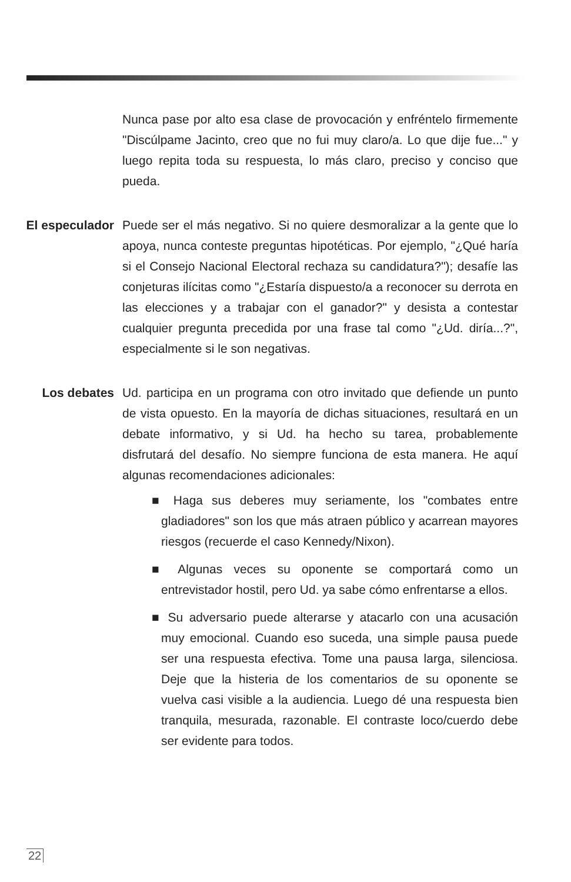Nunca pase por alto esa clase de provocación y enfréntelo firmemente "Discúlpame Jacinto, creo que no fui muy claro/a. Lo que dije fue..." y luego repita toda su respuesta, lo más claro, preciso y conciso que pueda.
El especulador Puede ser el más negativo. Si no quiere desmoralizar a la gente que lo apoya, nunca conteste preguntas hipotéticas. Por ejemplo, "¿Qué haría si el Consejo Nacional Electoral rechaza su candidatura?"); desafíe las conjeturas ilícitas como "¿Estaría dispuesto/a a reconocer su derrota en las elecciones y a trabajar con el ganador?" y desista a contestar cualquier pregunta precedida por una frase tal como "¿Ud. diría...?", especialmente si le son negativas.
Los debates Ud. participa en un programa con otro invitado que defiende un punto de vista opuesto. En la mayoría de dichas situaciones, resultará en un debate informativo, y si Ud. ha hecho su tarea, probablemente disfrutará del desafío. No siempre funciona de esta manera. He aquí algunas recomendaciones adicionales:
■ Haga sus deberes muy seriamente, los "combates entre gladiadores" son los que más atraen público y acarrean mayores riesgos (recuerde el caso Kennedy/Nixon).
■ Algunas veces su oponente se comportará como un entrevistador hostil, pero Ud. ya sabe cómo enfrentarse a ellos.
■ Su adversario puede alterarse y atacarlo con una acusación muy emocional. Cuando eso suceda, una simple pausa puede ser una respuesta efectiva. Tome una pausa larga, silenciosa. Deje que la histeria de los comentarios de su oponente se vuelva casi visible a la audiencia. Luego dé una respuesta bien tranquila, mesurada, razonable. El contraste loco/cuerdo debe ser evidente para todos.
22